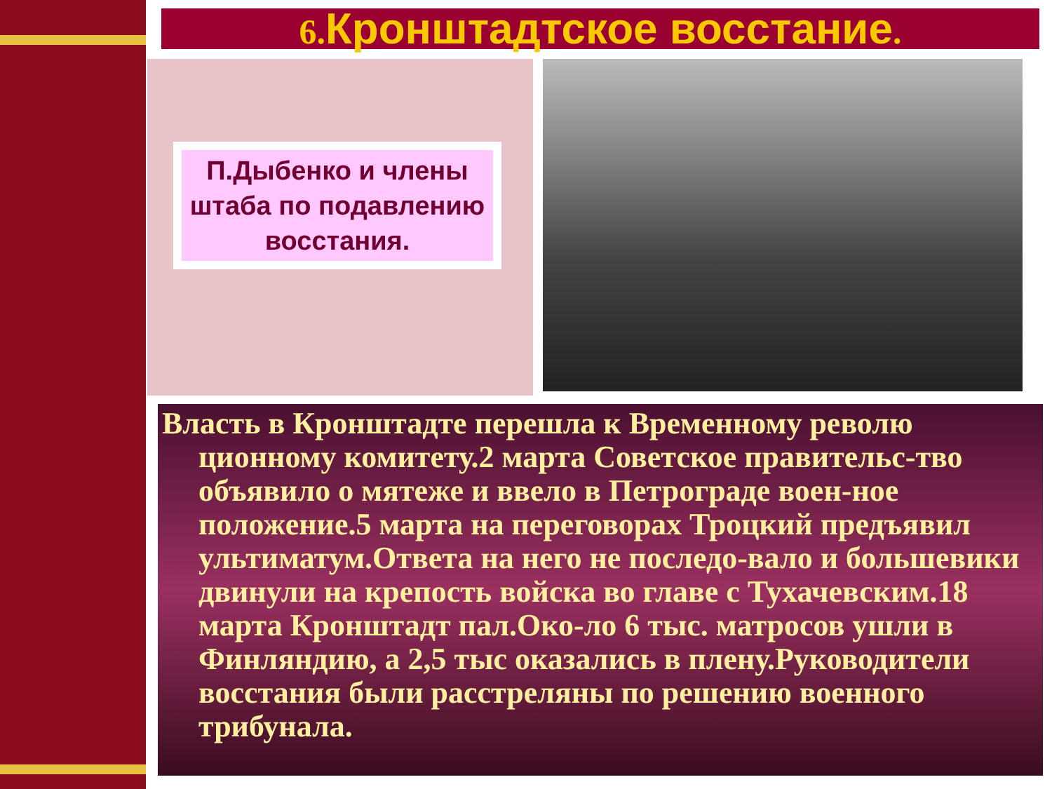6. Кронштадтское восстание.
П.Дыбенко и члены штаба по подавлению восстания.
Власть в Кронштадте перешла к Временному револю ционному комитету.2 марта Советское правительс-тво объявило о мятеже и ввело в Петрограде воен-ное положение.5 марта на переговорах Троцкий предъявил ультиматум.Ответа на него не последо-вало и большевики двинули на крепость войска во главе с Тухачевским.18 марта Кронштадт пал.Око-ло 6 тыс. матросов ушли в Финляндию, а 2,5 тыс оказались в плену.Руководители восстания были расстреляны по решению военного трибунала.